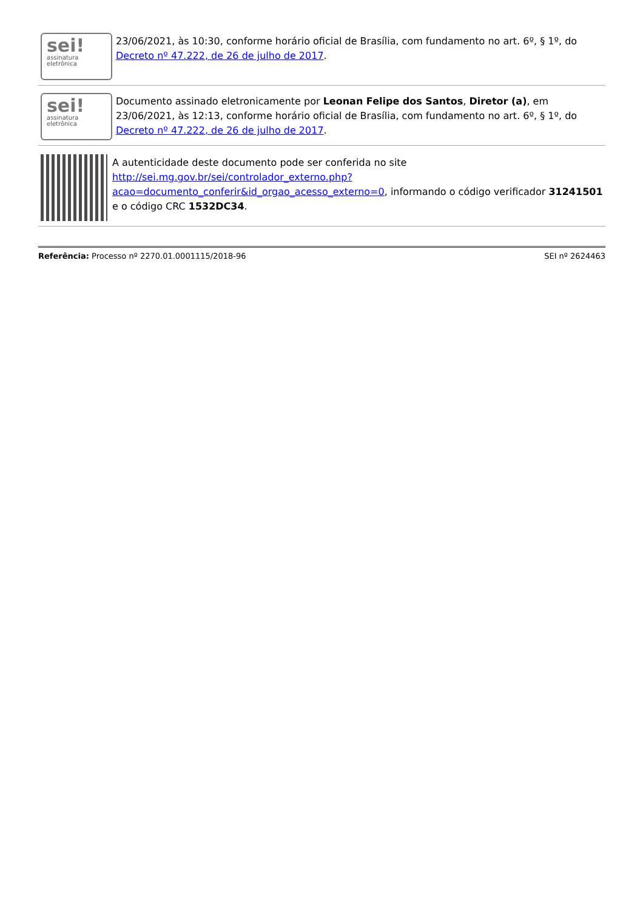sei!
assinatura
eletrônica
23/06/2021, às 10:30, conforme horário oficial de Brasília, com fundamento no art. 6º, § 1º, do Decreto nº 47.222, de 26 de julho de 2017.
sei!
assinatura
eletrônica
Documento assinado eletronicamente por Leonan Felipe dos Santos, Diretor (a), em 23/06/2021, às 12:13, conforme horário oficial de Brasília, com fundamento no art. 6º, § 1º, do Decreto nº 47.222, de 26 de julho de 2017.
A autenticidade deste documento pode ser conferida no site http://sei.mg.gov.br/sei/controlador_externo.php?acao=documento_conferir&id_orgao_acesso_externo=0, informando o código verificador 31241501 e o código CRC 1532DC34.
Referência: Processo nº 2270.01.0001115/2018-96 SEI nº 2624463